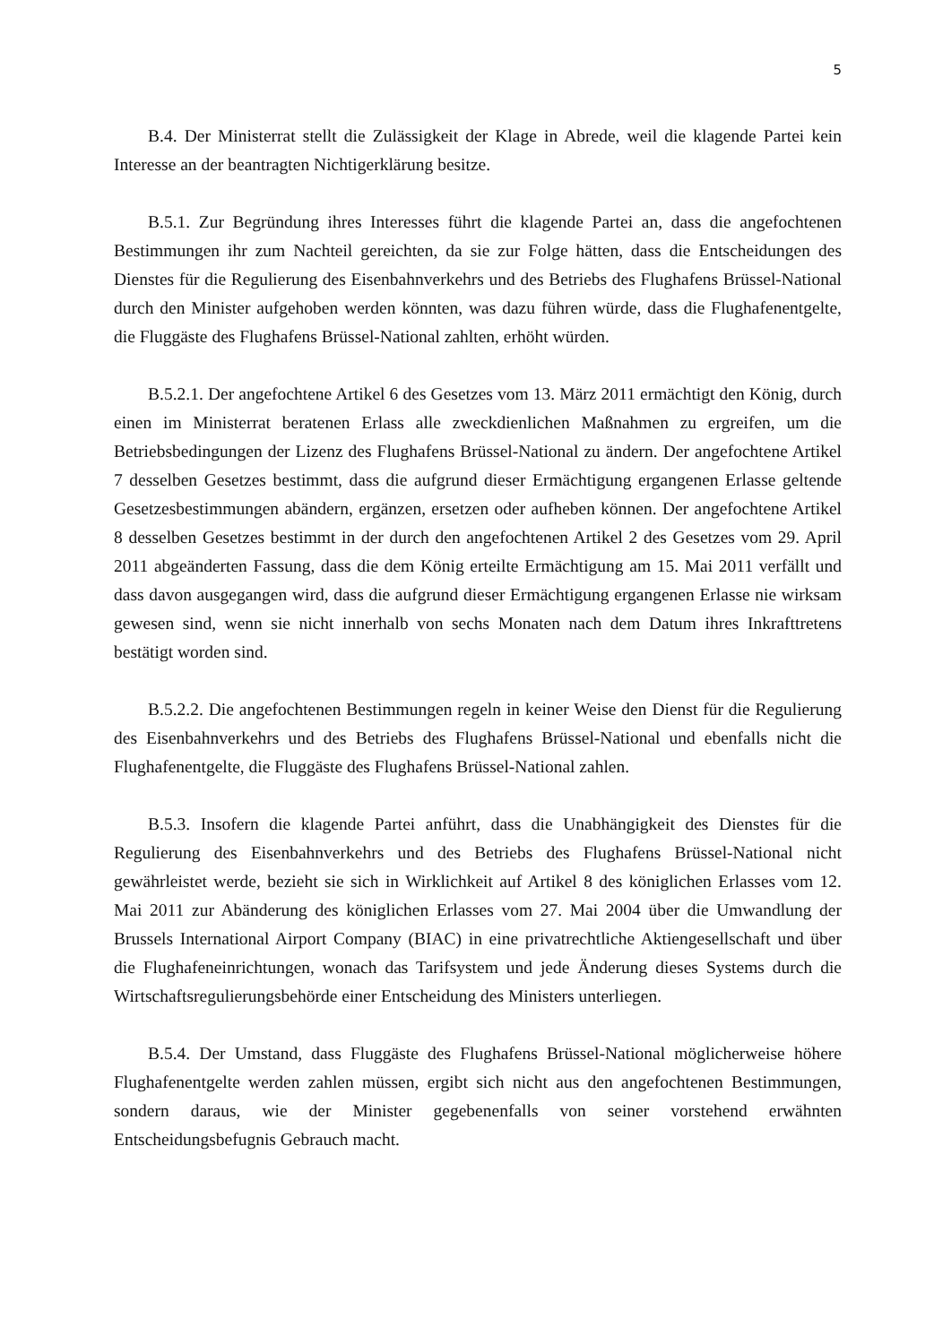5
B.4. Der Ministerrat stellt die Zulässigkeit der Klage in Abrede, weil die klagende Partei kein Interesse an der beantragten Nichtigerklärung besitze.
B.5.1. Zur Begründung ihres Interesses führt die klagende Partei an, dass die angefochtenen Bestimmungen ihr zum Nachteil gereichten, da sie zur Folge hätten, dass die Entscheidungen des Dienstes für die Regulierung des Eisenbahnverkehrs und des Betriebs des Flughafens Brüssel-National durch den Minister aufgehoben werden könnten, was dazu führen würde, dass die Flughafenentgelte, die Fluggäste des Flughafens Brüssel-National zahlten, erhöht würden.
B.5.2.1. Der angefochtene Artikel 6 des Gesetzes vom 13. März 2011 ermächtigt den König, durch einen im Ministerrat beratenen Erlass alle zweckdienlichen Maßnahmen zu ergreifen, um die Betriebsbedingungen der Lizenz des Flughafens Brüssel-National zu ändern. Der angefochtene Artikel 7 desselben Gesetzes bestimmt, dass die aufgrund dieser Ermächtigung ergangenen Erlasse geltende Gesetzesbestimmungen abändern, ergänzen, ersetzen oder aufheben können. Der angefochtene Artikel 8 desselben Gesetzes bestimmt in der durch den angefochtenen Artikel 2 des Gesetzes vom 29. April 2011 abgeänderten Fassung, dass die dem König erteilte Ermächtigung am 15. Mai 2011 verfällt und dass davon ausgegangen wird, dass die aufgrund dieser Ermächtigung ergangenen Erlasse nie wirksam gewesen sind, wenn sie nicht innerhalb von sechs Monaten nach dem Datum ihres Inkrafttretens bestätigt worden sind.
B.5.2.2. Die angefochtenen Bestimmungen regeln in keiner Weise den Dienst für die Regulierung des Eisenbahnverkehrs und des Betriebs des Flughafens Brüssel-National und ebenfalls nicht die Flughafenentgelte, die Fluggäste des Flughafens Brüssel-National zahlen.
B.5.3. Insofern die klagende Partei anführt, dass die Unabhängigkeit des Dienstes für die Regulierung des Eisenbahnverkehrs und des Betriebs des Flughafens Brüssel-National nicht gewährleistet werde, bezieht sie sich in Wirklichkeit auf Artikel 8 des königlichen Erlasses vom 12. Mai 2011 zur Abänderung des königlichen Erlasses vom 27. Mai 2004 über die Umwandlung der Brussels International Airport Company (BIAC) in eine privatrechtliche Aktiengesellschaft und über die Flughafeneinrichtungen, wonach das Tarifsystem und jede Änderung dieses Systems durch die Wirtschaftsregulierungsbehörde einer Entscheidung des Ministers unterliegen.
B.5.4. Der Umstand, dass Fluggäste des Flughafens Brüssel-National möglicherweise höhere Flughafenentgelte werden zahlen müssen, ergibt sich nicht aus den angefochtenen Bestimmungen, sondern daraus, wie der Minister gegebenenfalls von seiner vorstehend erwähnten Entscheidungsbefugnis Gebrauch macht.